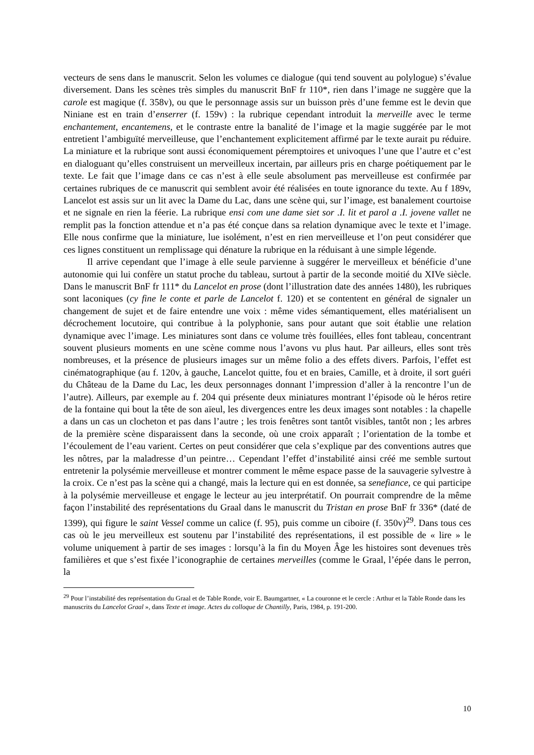vecteurs de sens dans le manuscrit. Selon les volumes ce dialogue (qui tend souvent au polylogue) s’évalue diversement. Dans les scènes très simples du manuscrit BnF fr 110*, rien dans l’image ne suggère que la carole est magique (f. 358v), ou que le personnage assis sur un buisson près d’une femme est le devin que Niniane est en train d’enserrer (f. 159v) : la rubrique cependant introduit la merveille avec le terme enchantement, encantemens, et le contraste entre la banalité de l’image et la magie suggérée par le mot entretient l’ambiguïté merveilleuse, que l’enchantement explicitement affirmé par le texte aurait pu réduire. La miniature et la rubrique sont aussi économiquement péremptoires et univoques l’une que l’autre et c’est en dialoguant qu’elles construisent un merveilleux incertain, par ailleurs pris en charge poétiquement par le texte. Le fait que l’image dans ce cas n’est à elle seule absolument pas merveilleuse est confirmée par certaines rubriques de ce manuscrit qui semblent avoir été réalisées en toute ignorance du texte. Au f 189v, Lancelot est assis sur un lit avec la Dame du Lac, dans une scène qui, sur l’image, est banalement courtoise et ne signale en rien la féerie. La rubrique ensi com une dame siet sor .I. lit et parol a .I. jovene vallet ne remplit pas la fonction attendue et n’a pas été conçue dans sa relation dynamique avec le texte et l’image. Elle nous confirme que la miniature, lue isolément, n’est en rien merveilleuse et l’on peut considérer que ces lignes constituent un remplissage qui dénature la rubrique en la réduisant à une simple légende.
Il arrive cependant que l’image à elle seule parvienne à suggérer le merveilleux et bénéficie d’une autonomie qui lui confère un statut proche du tableau, surtout à partir de la seconde moitié du XIVe siècle. Dans le manuscrit BnF fr 111* du Lancelot en prose (dont l’illustration date des années 1480), les rubriques sont laconiques (cy fine le conte et parle de Lancelot f. 120) et se contentent en général de signaler un changement de sujet et de faire entendre une voix : même vides sémantiquement, elles matérialisent un décrochement locutoire, qui contribue à la polyphonie, sans pour autant que soit établie une relation dynamique avec l’image. Les miniatures sont dans ce volume très fouillées, elles font tableau, concentrant souvent plusieurs moments en une scène comme nous l’avons vu plus haut. Par ailleurs, elles sont très nombreuses, et la présence de plusieurs images sur un même folio a des effets divers. Parfois, l’effet est cinématographique (au f. 120v, à gauche, Lancelot quitte, fou et en braies, Camille, et à droite, il sort guéri du Château de la Dame du Lac, les deux personnages donnant l’impression d’aller à la rencontre l’un de l’autre). Ailleurs, par exemple au f. 204 qui présente deux miniatures montrant l’épisode où le héros retire de la fontaine qui bout la tête de son aïeul, les divergences entre les deux images sont notables : la chapelle a dans un cas un clocheton et pas dans l’autre ; les trois fenêtres sont tantôt visibles, tantôt non ; les arbres de la première scène disparaissent dans la seconde, où une croix apparaît ; l’orientation de la tombe et l’écoulement de l’eau varient. Certes on peut considérer que cela s’explique par des conventions autres que les nôtres, par la maladresse d’un peintre… Cependant l’effet d’instabilité ainsi créé me semble surtout entretenir la polysémie merveilleuse et montrer comment le même espace passe de la sauvagerie sylvestre à la croix. Ce n’est pas la scène qui a changé, mais la lecture qui en est donnée, sa senefiance, ce qui participe à la polysémie merveilleuse et engage le lecteur au jeu interprétatif. On pourrait comprendre de la même façon l’instabilité des représentations du Graal dans le manuscrit du Tristan en prose BnF fr 336* (daté de 1399), qui figure le saint Vessel comme un calice (f. 95), puis comme un ciboire (f. 350v)<sup>29</sup>. Dans tous ces cas où le jeu merveilleux est soutenu par l’instabilité des représentations, il est possible de « lire » le volume uniquement à partir de ses images : lorsqu’à la fin du Moyen Âge les histoires sont devenues très familières et que s’est fixée l’iconographie de certaines merveilles (comme le Graal, l’épée dans le perron, la
<sup>29</sup> Pour l’instabilité des représentation du Graal et de Table Ronde, voir E. Baumgartner, « La couronne et le cercle : Arthur et la Table Ronde dans les manuscrits du Lancelot Graal », dans Texte et image. Actes du colloque de Chantilly, Paris, 1984, p. 191-200.
10